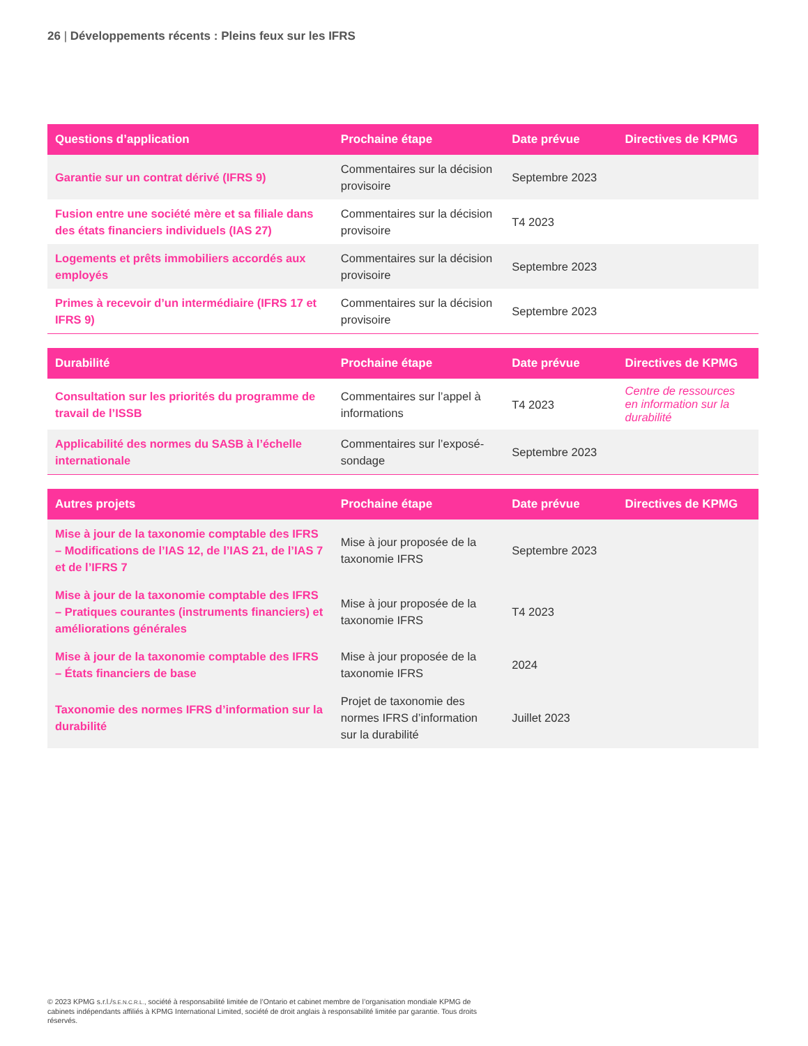26 | Développements récents : Pleins feux sur les IFRS
| Questions d’application | Prochaine étape | Date prévue | Directives de KPMG |
| --- | --- | --- | --- |
| Garantie sur un contrat dérivé (IFRS 9) | Commentaires sur la décision provisoire | Septembre 2023 | |
| Fusion entre une société mère et sa filiale dans des états financiers individuels (IAS 27) | Commentaires sur la décision provisoire | T4 2023 | |
| Logements et prêts immobiliers accordés aux employés | Commentaires sur la décision provisoire | Septembre 2023 | |
| Primes à recevoir d’un intermédiaire (IFRS 17 et IFRS 9) | Commentaires sur la décision provisoire | Septembre 2023 | |
| Durabilité | Prochaine étape | Date prévue | Directives de KPMG |
| --- | --- | --- | --- |
| Consultation sur les priorités du programme de travail de l’ISSB | Commentaires sur l’appel à informations | T4 2023 | Centre de ressources en information sur la durabilité |
| Applicabilité des normes du SASB à l’échelle internationale | Commentaires sur l’exposé-sondage | Septembre 2023 | |
| Autres projets | Prochaine étape | Date prévue | Directives de KPMG |
| --- | --- | --- | --- |
| Mise à jour de la taxonomie comptable des IFRS – Modifications de l’IAS 12, de l’IAS 21, de l’IAS 7 et de l’IFRS 7 | Mise à jour proposée de la taxonomie IFRS | Septembre 2023 | |
| Mise à jour de la taxonomie comptable des IFRS – Pratiques courantes (instruments financiers) et améliorations générales | Mise à jour proposée de la taxonomie IFRS | T4 2023 | |
| Mise à jour de la taxonomie comptable des IFRS – États financiers de base | Mise à jour proposée de la taxonomie IFRS | 2024 | |
| Taxonomie des normes IFRS d’information sur la durabilité | Projet de taxonomie des normes IFRS d’information sur la durabilité | Juillet 2023 | |
© 2023 KPMG s.r.l./S.E.N.C.R.L., société à responsabilité limitée de l’Ontario et cabinet membre de l’organisation mondiale KPMG de cabinets indépendants affiliés à KPMG International Limited, société de droit anglais à responsabilité limitée par garantie. Tous droits réservés.